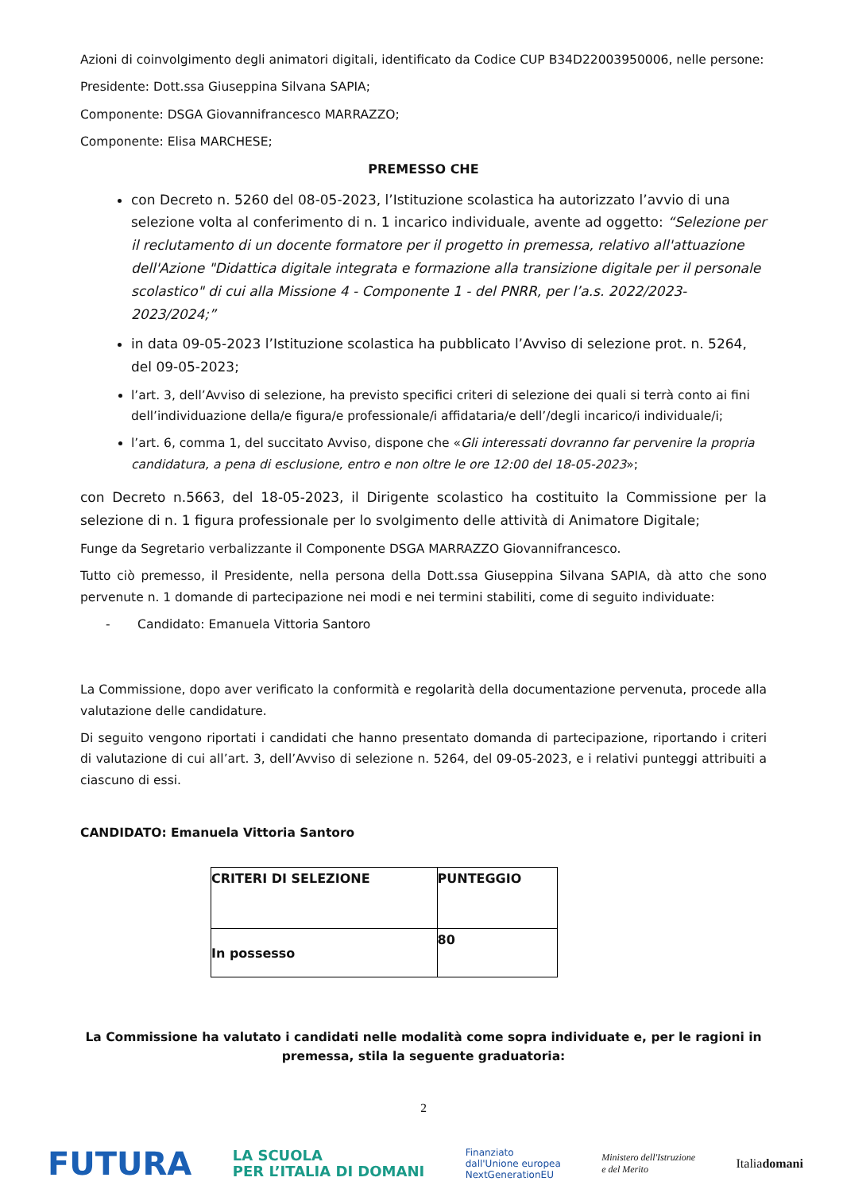Azioni di coinvolgimento degli animatori digitali, identificato da Codice CUP B34D22003950006, nelle persone:
Presidente: Dott.ssa Giuseppina Silvana SAPIA;
Componente: DSGA Giovannifrancesco MARRAZZO;
Componente: Elisa MARCHESE;
PREMESSO CHE
con Decreto n. 5260 del 08-05-2023, l’Istituzione scolastica ha autorizzato l’avvio di una selezione volta al conferimento di n. 1 incarico individuale, avente ad oggetto: “Selezione per il reclutamento di un docente formatore per il progetto in premessa, relativo all'attuazione dell'Azione "Didattica digitale integrata e formazione alla transizione digitale per il personale scolastico" di cui alla Missione 4 - Componente 1 - del PNRR, per l’a.s. 2022/2023- 2023/2024;”
in data 09-05-2023 l’Istituzione scolastica ha pubblicato l’Avviso di selezione prot. n. 5264, del 09-05-2023;
l’art. 3, dell’Avviso di selezione, ha previsto specifici criteri di selezione dei quali si terrà conto ai fini dell’individuazione della/e figura/e professionale/i affidataria/e dell’/degli incarico/i individuale/i;
l’art. 6, comma 1, del succitato Avviso, dispone che «Gli interessati dovranno far pervenire la propria candidatura, a pena di esclusione, entro e non oltre le ore 12:00 del 18-05-2023»;
con Decreto n.5663, del 18-05-2023, il Dirigente scolastico ha costituito la Commissione per la selezione di n. 1 figura professionale per lo svolgimento delle attività di Animatore Digitale;
Funge da Segretario verbalizzante il Componente DSGA MARRAZZO Giovannifrancesco.
Tutto ciò premesso, il Presidente, nella persona della Dott.ssa Giuseppina Silvana SAPIA, dà atto che sono pervenute n. 1 domande di partecipazione nei modi e nei termini stabiliti, come di seguito individuate:
- Candidato: Emanuela Vittoria Santoro
La Commissione, dopo aver verificato la conformità e regolarità della documentazione pervenuta, procede alla valutazione delle candidature.
Di seguito vengono riportati i candidati che hanno presentato domanda di partecipazione, riportando i criteri di valutazione di cui all’art. 3, dell’Avviso di selezione n. 5264, del 09-05-2023, e i relativi punteggi attribuiti a ciascuno di essi.
CANDIDATO: Emanuela Vittoria Santoro
| CRITERI DI SELEZIONE | PUNTEGGIO |
| --- | --- |
| In possesso | 80 |
La Commissione ha valutato i candidati nelle modalità come sopra individuate e, per le ragioni in premessa, stila la seguente graduatoria:
2
FUTURA LA SCUOLA
PER L’ITALIA DI DOMANI Finanziato
dall'Unione europea
NextGenerationEU Ministero dell'Istruzione
e del Merito Italiadomani